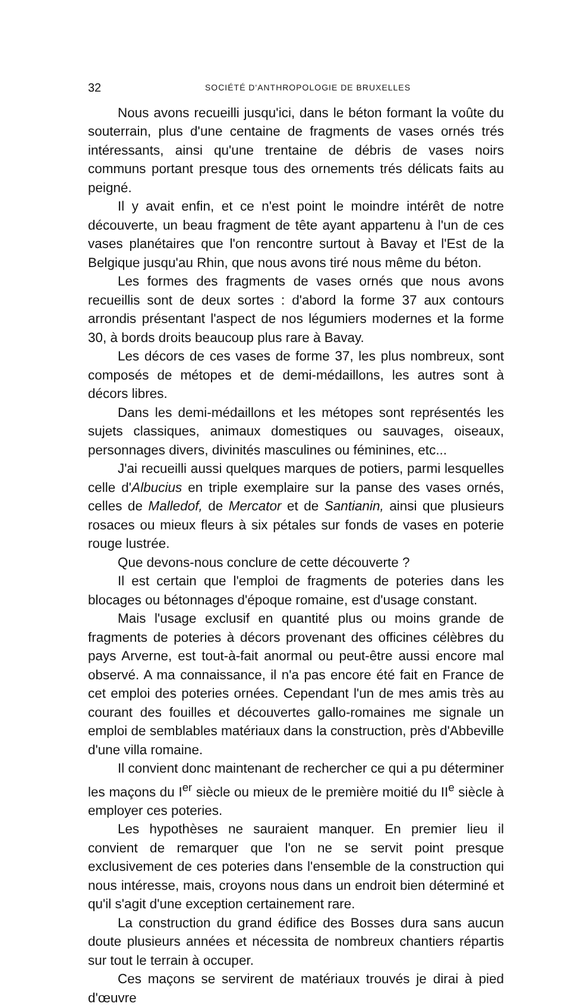32 SOCIÉTÉ D'ANTHROPOLOGIE DE BRUXELLES
Nous avons recueilli jusqu'ici, dans le béton formant la voûte du souterrain, plus d'une centaine de fragments de vases ornés trés intéressants, ainsi qu'une trentaine de débris de vases noirs communs portant presque tous des ornements trés délicats faits au peigné.
Il y avait enfin, et ce n'est point le moindre intérêt de notre découverte, un beau fragment de tête ayant appartenu à l'un de ces vases planétaires que l'on rencontre surtout à Bavay et l'Est de la Belgique jusqu'au Rhin, que nous avons tiré nous même du béton.
Les formes des fragments de vases ornés que nous avons recueillis sont de deux sortes : d'abord la forme 37 aux contours arrondis présentant l'aspect de nos légumiers modernes et la forme 30, à bords droits beaucoup plus rare à Bavay.
Les décors de ces vases de forme 37, les plus nombreux, sont composés de métopes et de demi-médaillons, les autres sont à décors libres.
Dans les demi-médaillons et les métopes sont représentés les sujets classiques, animaux domestiques ou sauvages, oiseaux, personnages divers, divinités masculines ou féminines, etc...
J'ai recueilli aussi quelques marques de potiers, parmi lesquelles celle d'Albucius en triple exemplaire sur la panse des vases ornés, celles de Malledof, de Mercator et de Santianin, ainsi que plusieurs rosaces ou mieux fleurs à six pétales sur fonds de vases en poterie rouge lustrée.
Que devons-nous conclure de cette découverte ?
Il est certain que l'emploi de fragments de poteries dans les blocages ou bétonnages d'époque romaine, est d'usage constant.
Mais l'usage exclusif en quantité plus ou moins grande de fragments de poteries à décors provenant des officines célèbres du pays Arverne, est tout-à-fait anormal ou peut-être aussi encore mal observé. A ma connaissance, il n'a pas encore été fait en France de cet emploi des poteries ornées. Cependant l'un de mes amis très au courant des fouilles et découvertes gallo-romaines me signale un emploi de semblables matériaux dans la construction, près d'Abbeville d'une villa romaine.
Il convient donc maintenant de rechercher ce qui a pu déterminer les maçons du I<sup>er</sup> siècle ou mieux de le première moitié du II<sup>e</sup> siècle à employer ces poteries.
Les hypothèses ne sauraient manquer. En premier lieu il convient de remarquer que l'on ne se servit point presque exclusivement de ces poteries dans l'ensemble de la construction qui nous intéresse, mais, croyons nous dans un endroit bien déterminé et qu'il s'agit d'une exception certainement rare.
La construction du grand édifice des Bosses dura sans aucun doute plusieurs années et nécessita de nombreux chantiers répartis sur tout le terrain à occuper.
Ces maçons se servirent de matériaux trouvés je dirai à pied d'œuvre